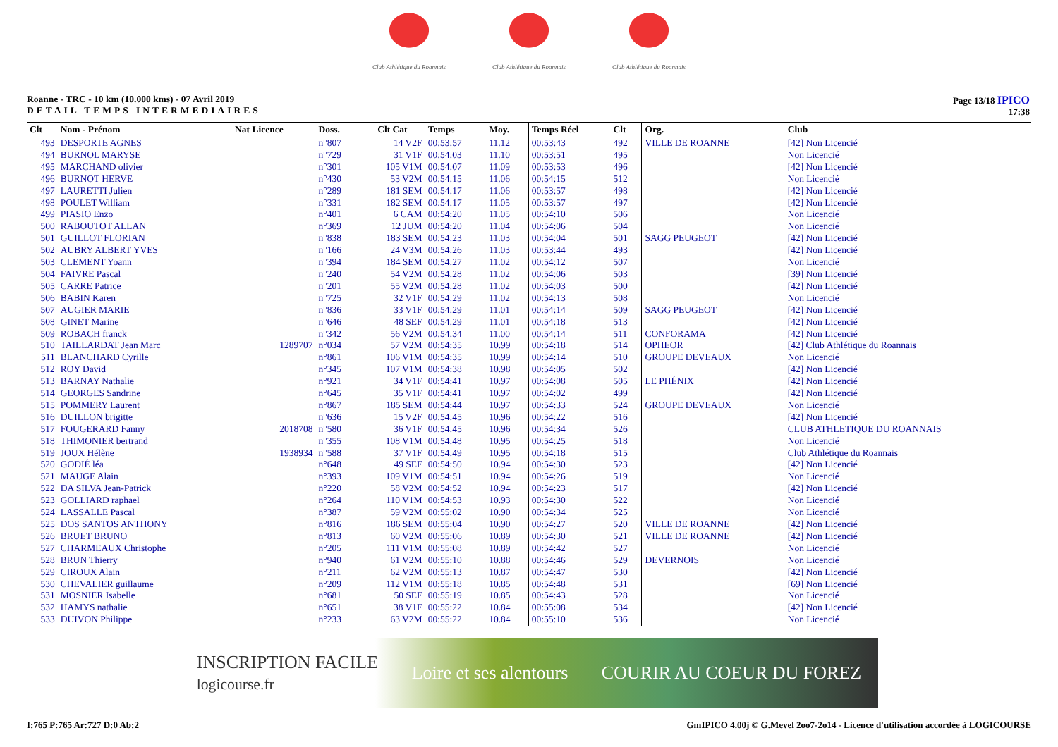Club Athlétique du Roannais
Club Athlétique du Roannais
Club Athlétique du Roannais
Roanne - TRC - 10 km (10.000 kms) - 07 Avril 2019
DETAIL TEMPS INTERMEDIAIRES
Page 13/18 IPICO
17:38
| Clt | Nom - Prénom | Nat Licence | Doss. | Clt Cat | Temps | Moy. | Temps Réel | Clt | Org. | Club |
| --- | --- | --- | --- | --- | --- | --- | --- | --- | --- | --- |
| 493 | DESPORTE AGNES | | n°807 | 14 V2F | 00:53:57 | 11.12 | 00:53:43 | 492 | VILLE DE ROANNE | [42] Non Licencié |
| 494 | BURNOL MARYSE | | n°729 | 31 V1F | 00:54:03 | 11.10 | 00:53:51 | 495 | | Non Licencié |
| 495 | MARCHAND olivier | | n°301 | 105 V1M | 00:54:07 | 11.09 | 00:53:53 | 496 | | [42] Non Licencié |
| 496 | BURNOT HERVE | | n°430 | 53 V2M | 00:54:15 | 11.06 | 00:54:15 | 512 | | Non Licencié |
| 497 | LAURETTI Julien | | n°289 | 181 SEM | 00:54:17 | 11.06 | 00:53:57 | 498 | | [42] Non Licencié |
| 498 | POULET William | | n°331 | 182 SEM | 00:54:17 | 11.05 | 00:53:57 | 497 | | [42] Non Licencié |
| 499 | PIASIO Enzo | | n°401 | 6 CAM | 00:54:20 | 11.05 | 00:54:10 | 506 | | Non Licencié |
| 500 | RABOUTOT ALLAN | | n°369 | 12 JUM | 00:54:20 | 11.04 | 00:54:06 | 504 | | Non Licencié |
| 501 | GUILLOT FLORIAN | | n°838 | 183 SEM | 00:54:23 | 11.03 | 00:54:04 | 501 | SAGG PEUGEOT | [42] Non Licencié |
| 502 | AUBRY ALBERT YVES | | n°166 | 24 V3M | 00:54:26 | 11.03 | 00:53:44 | 493 | | [42] Non Licencié |
| 503 | CLEMENT Yoann | | n°394 | 184 SEM | 00:54:27 | 11.02 | 00:54:12 | 507 | | Non Licencié |
| 504 | FAIVRE Pascal | | n°240 | 54 V2M | 00:54:28 | 11.02 | 00:54:06 | 503 | | [39] Non Licencié |
| 505 | CARRE Patrice | | n°201 | 55 V2M | 00:54:28 | 11.02 | 00:54:03 | 500 | | [42] Non Licencié |
| 506 | BABIN Karen | | n°725 | 32 V1F | 00:54:29 | 11.02 | 00:54:13 | 508 | | Non Licencié |
| 507 | AUGIER MARIE | | n°836 | 33 V1F | 00:54:29 | 11.01 | 00:54:14 | 509 | SAGG PEUGEOT | [42] Non Licencié |
| 508 | GINET Marine | | n°646 | 48 SEF | 00:54:29 | 11.01 | 00:54:18 | 513 | | [42] Non Licencié |
| 509 | ROBACH franck | | n°342 | 56 V2M | 00:54:34 | 11.00 | 00:54:14 | 511 | CONFORAMA | [42] Non Licencié |
| 510 | TAILLARDAT Jean Marc | 1289707 | n°034 | 57 V2M | 00:54:35 | 10.99 | 00:54:18 | 514 | OPHEOR | [42] Club Athlétique du Roannais |
| 511 | BLANCHARD Cyrille | | n°861 | 106 V1M | 00:54:35 | 10.99 | 00:54:14 | 510 | GROUPE DEVEAUX | Non Licencié |
| 512 | ROY David | | n°345 | 107 V1M | 00:54:38 | 10.98 | 00:54:05 | 502 | | [42] Non Licencié |
| 513 | BARNAY Nathalie | | n°921 | 34 V1F | 00:54:41 | 10.97 | 00:54:08 | 505 | LE PHÉNIX | [42] Non Licencié |
| 514 | GEORGES Sandrine | | n°645 | 35 V1F | 00:54:41 | 10.97 | 00:54:02 | 499 | | [42] Non Licencié |
| 515 | POMMERY Laurent | | n°867 | 185 SEM | 00:54:44 | 10.97 | 00:54:33 | 524 | GROUPE DEVEAUX | Non Licencié |
| 516 | DUILLON brigitte | | n°636 | 15 V2F | 00:54:45 | 10.96 | 00:54:22 | 516 | | [42] Non Licencié |
| 517 | FOUGERARD Fanny | 2018708 | n°580 | 36 V1F | 00:54:45 | 10.96 | 00:54:34 | 526 | | CLUB ATHLETIQUE DU ROANNAIS |
| 518 | THIMONIER bertrand | | n°355 | 108 V1M | 00:54:48 | 10.95 | 00:54:25 | 518 | | Non Licencié |
| 519 | JOUX Hélène | 1938934 | n°588 | 37 V1F | 00:54:49 | 10.95 | 00:54:18 | 515 | | Club Athlétique du Roannais |
| 520 | GODIÉ léa | | n°648 | 49 SEF | 00:54:50 | 10.94 | 00:54:30 | 523 | | [42] Non Licencié |
| 521 | MAUGE Alain | | n°393 | 109 V1M | 00:54:51 | 10.94 | 00:54:26 | 519 | | Non Licencié |
| 522 | DA SILVA Jean-Patrick | | n°220 | 58 V2M | 00:54:52 | 10.94 | 00:54:23 | 517 | | [42] Non Licencié |
| 523 | GOLLIARD raphael | | n°264 | 110 V1M | 00:54:53 | 10.93 | 00:54:30 | 522 | | Non Licencié |
| 524 | LASSALLE Pascal | | n°387 | 59 V2M | 00:55:02 | 10.90 | 00:54:34 | 525 | | Non Licencié |
| 525 | DOS SANTOS ANTHONY | | n°816 | 186 SEM | 00:55:04 | 10.90 | 00:54:27 | 520 | VILLE DE ROANNE | [42] Non Licencié |
| 526 | BRUET BRUNO | | n°813 | 60 V2M | 00:55:06 | 10.89 | 00:54:30 | 521 | VILLE DE ROANNE | [42] Non Licencié |
| 527 | CHARMEAUX Christophe | | n°205 | 111 V1M | 00:55:08 | 10.89 | 00:54:42 | 527 | | Non Licencié |
| 528 | BRUN Thierry | | n°940 | 61 V2M | 00:55:10 | 10.88 | 00:54:46 | 529 | DEVERNOIS | Non Licencié |
| 529 | CIROUX Alain | | n°211 | 62 V2M | 00:55:13 | 10.87 | 00:54:47 | 530 | | [42] Non Licencié |
| 530 | CHEVALIER guillaume | | n°209 | 112 V1M | 00:55:18 | 10.85 | 00:54:48 | 531 | | [69] Non Licencié |
| 531 | MOSNIER Isabelle | | n°681 | 50 SEF | 00:55:19 | 10.85 | 00:54:43 | 528 | | Non Licencié |
| 532 | HAMYS nathalie | | n°651 | 38 V1F | 00:55:22 | 10.84 | 00:55:08 | 534 | | [42] Non Licencié |
| 533 | DUIVON Philippe | | n°233 | 63 V2M | 00:55:22 | 10.84 | 00:55:10 | 536 | | Non Licencié |
INSCRIPTION FACILE
logicourse.fr Loire et ses alentours COURIR AU COEUR DU FOREZ
I:765 P:765 Ar:727 D:0 Ab:2 GmIPICO 4.00j © G.Mevel 2oo7-2o14 - Licence d'utilisation accordée à LOGICOURSE